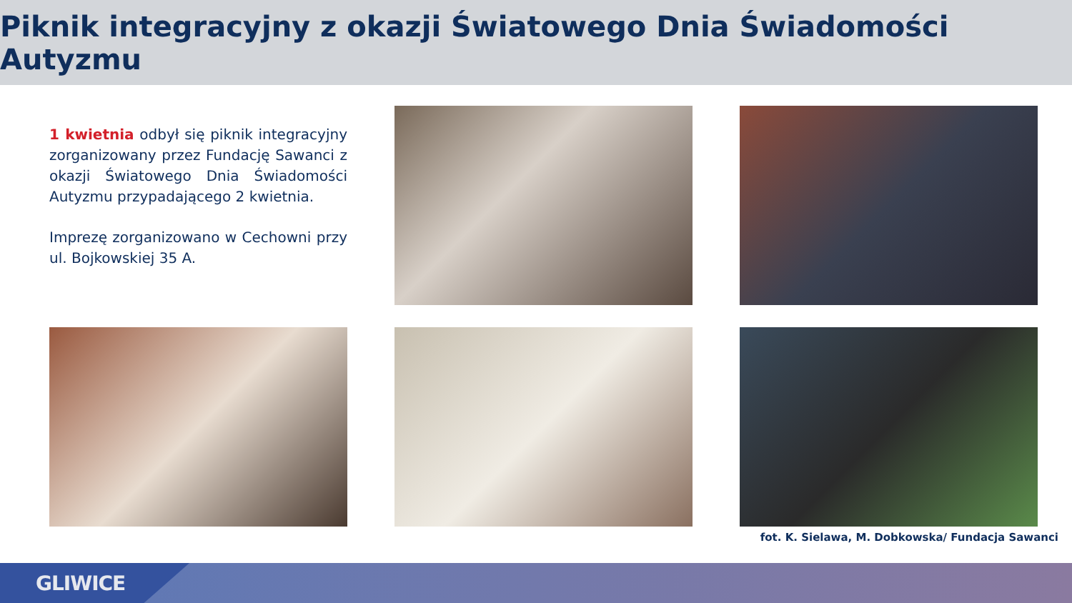Piknik integracyjny z okazji Światowego Dnia Świadomości Autyzmu
1 kwietnia odbył się piknik integracyjny zorganizowany przez Fundację Sawanci z okazji Światowego Dnia Świadomości Autyzmu przypadającego 2 kwietnia.
Imprezę zorganizowano w Cechowni przy ul. Bojkowskiej 35 A.
fot. K. Sielawa, M. Dobkowska/ Fundacja Sawanci
GLIWICE